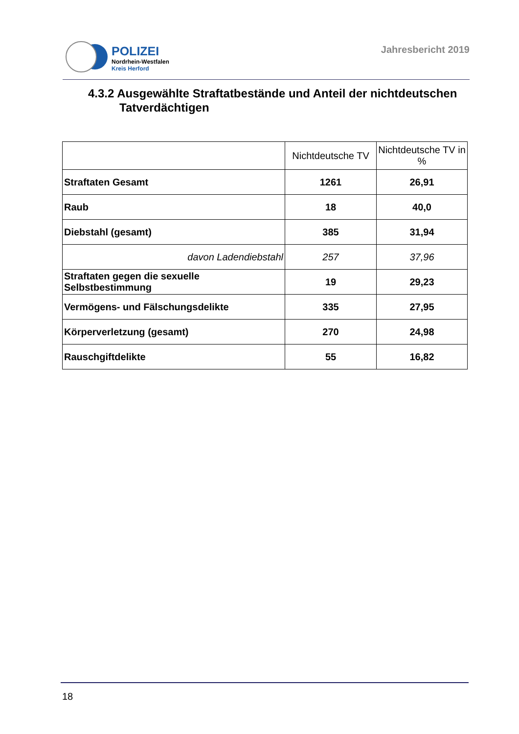POLIZEI
Nordrhein-Westfalen
Kreis Herford
Jahresbericht 2019
4.3.2 Ausgewählte Straftatbestände und Anteil der nichtdeutschen
Tatverdächtigen
| | Nichtdeutsche TV | Nichtdeutsche TV in % |
| --- | --- | --- |
| Straftaten Gesamt | 1261 | 26,91 |
| Raub | 18 | 40,0 |
| Diebstahl (gesamt) | 385 | 31,94 |
| davon Ladendiebstahl | 257 | 37,96 |
| Straftaten gegen die sexuelle Selbstbestimmung | 19 | 29,23 |
| Vermögens- und Fälschungsdelikte | 335 | 27,95 |
| Körperverletzung (gesamt) | 270 | 24,98 |
| Rauschgiftdelikte | 55 | 16,82 |
18